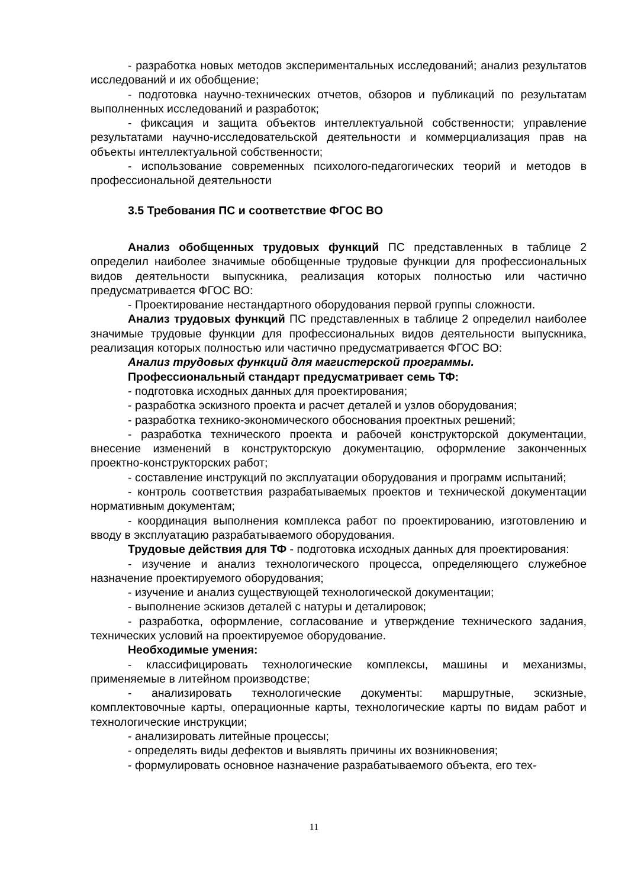- разработка новых методов экспериментальных исследований; анализ результатов исследований и их обобщение;
- подготовка научно-технических отчетов, обзоров и публикаций по результатам выполненных исследований и разработок;
- фиксация и защита объектов интеллектуальной собственности; управление результатами научно-исследовательской деятельности и коммерциализация прав на объекты интеллектуальной собственности;
- использование современных психолого-педагогических теорий и методов в профессиональной деятельности
3.5 Требования ПС и соответствие ФГОС ВО
Анализ обобщенных трудовых функций ПС представленных в таблице 2 определил наиболее значимые обобщенные трудовые функции для профессиональных видов деятельности выпускника, реализация которых полностью или частично предусматривается ФГОС ВО:
- Проектирование нестандартного оборудования первой группы сложности.
Анализ трудовых функций ПС представленных в таблице 2 определил наиболее значимые трудовые функции для профессиональных видов деятельности выпускника, реализация которых полностью или частично предусматривается ФГОС ВО:
Анализ трудовых функций для магистерской программы.
Профессиональный стандарт предусматривает семь ТФ:
- подготовка исходных данных для проектирования;
- разработка эскизного проекта и расчет деталей и узлов оборудования;
- разработка технико-экономического обоснования проектных решений;
- разработка технического проекта и рабочей конструкторской документации, внесение изменений в конструкторскую документацию, оформление законченных проектно-конструкторских работ;
- составление инструкций по эксплуатации оборудования и программ испытаний;
- контроль соответствия разрабатываемых проектов и технической документации нормативным документам;
- координация выполнения комплекса работ по проектированию, изготовлению и вводу в эксплуатацию разрабатываемого оборудования.
Трудовые действия для ТФ - подготовка исходных данных для проектирования:
- изучение и анализ технологического процесса, определяющего служебное назначение проектируемого оборудования;
- изучение и анализ существующей технологической документации;
- выполнение эскизов деталей с натуры и деталировок;
- разработка, оформление, согласование и утверждение технического задания, технических условий на проектируемое оборудование.
Необходимые умения:
- классифицировать технологические комплексы, машины и механизмы, применяемые в литейном производстве;
- анализировать технологические документы: маршрутные, эскизные, комплектовочные карты, операционные карты, технологические карты по видам работ и технологические инструкции;
- анализировать литейные процессы;
- определять виды дефектов и выявлять причины их возникновения;
- формулировать основное назначение разрабатываемого объекта, его тех-
11